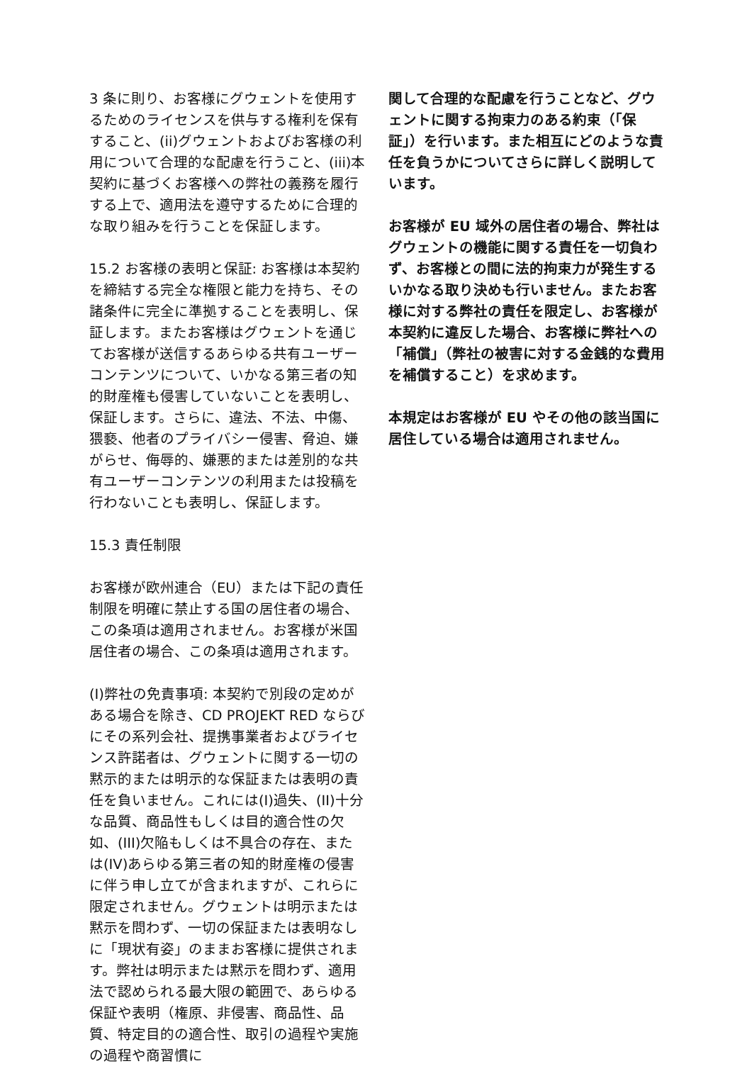3 条に則り、お客様にグウェントを使用するためのライセンスを供与する権利を保有すること、(ii)グウェントおよびお客様の利用について合理的な配慮を行うこと、(iii)本契約に基づくお客様への弊社の義務を履行する上で、適用法を遵守するために合理的な取り組みを行うことを保証します。
15.2 お客様の表明と保証: お客様は本契約を締結する完全な権限と能力を持ち、その諸条件に完全に準拠することを表明し、保証します。またお客様はグウェントを通じてお客様が送信するあらゆる共有ユーザーコンテンツについて、いかなる第三者の知的財産権も侵害していないことを表明し、保証します。さらに、違法、不法、中傷、猥褻、他者のプライバシー侵害、脅迫、嫌がらせ、侮辱的、嫌悪的または差別的な共有ユーザーコンテンツの利用または投稿を行わないことも表明し、保証します。
15.3 責任制限
お客様が欧州連合（EU）または下記の責任制限を明確に禁止する国の居住者の場合、この条項は適用されません。お客様が米国居住者の場合、この条項は適用されます。
(I)弊社の免責事項: 本契約で別段の定めがある場合を除き、CD PROJEKT RED ならびにその系列会社、提携事業者およびライセンス許諾者は、グウェントに関する一切の黙示的または明示的な保証または表明の責任を負いません。これには(I)過失、(II)十分な品質、商品性もしくは目的適合性の欠如、(III)欠陥もしくは不具合の存在、または(IV)あらゆる第三者の知的財産権の侵害に伴う申し立てが含まれますが、これらに限定されません。グウェントは明示または黙示を問わず、一切の保証または表明なしに「現状有姿」のままお客様に提供されます。弊社は明示または黙示を問わず、適用法で認められる最大限の範囲で、あらゆる保証や表明（権原、非侵害、商品性、品質、特定目的の適合性、取引の過程や実施の過程や商習慣に
関して合理的な配慮を行うことなど、グウェントに関する拘束力のある約束（「保証」）を行います。また相互にどのような責任を負うかについてさらに詳しく説明しています。
お客様が EU 域外の居住者の場合、弊社はグウェントの機能に関する責任を一切負わず、お客様との間に法的拘束力が発生するいかなる取り決めも行いません。またお客様に対する弊社の責任を限定し、お客様が本契約に違反した場合、お客様に弊社への「補償」（弊社の被害に対する金銭的な費用を補償すること）を求めます。
本規定はお客様が EU やその他の該当国に居住している場合は適用されません。